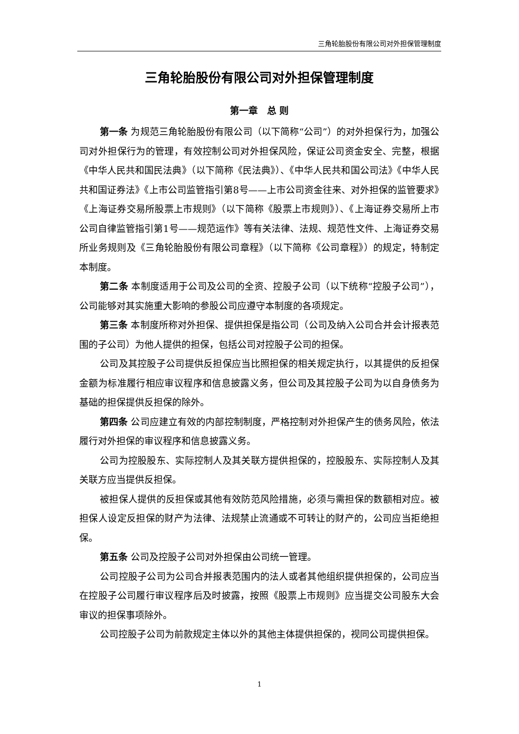三角轮胎股份有限公司对外担保管理制度
三角轮胎股份有限公司对外担保管理制度
第一章　总 则
第一条 为规范三角轮胎股份有限公司（以下简称“公司”）的对外担保行为，加强公司对外担保行为的管理，有效控制公司对外担保风险，保证公司资金安全、完整，根据《中华人民共和国民法典》（以下简称《民法典》）、《中华人民共和国公司法》《中华人民共和国证券法》《上市公司监管指引第8号——上市公司资金往来、对外担保的监管要求》《上海证券交易所股票上市规则》（以下简称《股票上市规则》）、《上海证券交易所上市公司自律监管指引第1号——规范运作》等有关法律、法规、规范性文件、上海证券交易所业务规则及《三角轮胎股份有限公司章程》（以下简称《公司章程》）的规定，特制定本制度。
第二条 本制度适用于公司及公司的全资、控股子公司（以下统称“控股子公司”），公司能够对其实施重大影响的参股公司应遵守本制度的各项规定。
第三条 本制度所称对外担保、提供担保是指公司（公司及纳入公司合并会计报表范围的子公司）为他人提供的担保，包括公司对控股子公司的担保。
公司及其控股子公司提供反担保应当比照担保的相关规定执行，以其提供的反担保金额为标准履行相应审议程序和信息披露义务，但公司及其控股子公司为以自身债务为基础的担保提供反担保的除外。
第四条 公司应建立有效的内部控制制度，严格控制对外担保产生的债务风险，依法履行对外担保的审议程序和信息披露义务。
公司为控股股东、实际控制人及其关联方提供担保的，控股股东、实际控制人及其关联方应当提供反担保。
被担保人提供的反担保或其他有效防范风险措施，必须与需担保的数额相对应。被担保人设定反担保的财产为法律、法规禁止流通或不可转让的财产的，公司应当拒绝担保。
第五条 公司及控股子公司对外担保由公司统一管理。
公司控股子公司为公司合并报表范围内的法人或者其他组织提供担保的，公司应当在控股子公司履行审议程序后及时披露，按照《股票上市规则》应当提交公司股东大会审议的担保事项除外。
公司控股子公司为前款规定主体以外的其他主体提供担保的，视同公司提供担保。
1